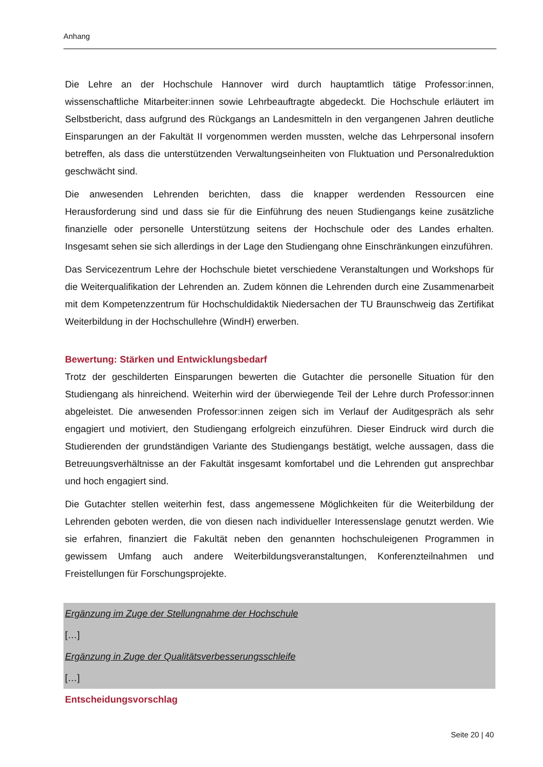Anhang
Die Lehre an der Hochschule Hannover wird durch hauptamtlich tätige Professor:innen, wissenschaftliche Mitarbeiter:innen sowie Lehrbeauftragte abgedeckt. Die Hochschule erläutert im Selbstbericht, dass aufgrund des Rückgangs an Landesmitteln in den vergangenen Jahren deutliche Einsparungen an der Fakultät II vorgenommen werden mussten, welche das Lehrpersonal insofern betreffen, als dass die unterstützenden Verwaltungseinheiten von Fluktuation und Personalreduktion geschwächt sind.
Die anwesenden Lehrenden berichten, dass die knapper werdenden Ressourcen eine Herausforderung sind und dass sie für die Einführung des neuen Studiengangs keine zusätzliche finanzielle oder personelle Unterstützung seitens der Hochschule oder des Landes erhalten. Insgesamt sehen sie sich allerdings in der Lage den Studiengang ohne Einschränkungen einzuführen.
Das Servicezentrum Lehre der Hochschule bietet verschiedene Veranstaltungen und Workshops für die Weiterqualifikation der Lehrenden an. Zudem können die Lehrenden durch eine Zusammenarbeit mit dem Kompetenzzentrum für Hochschuldidaktik Niedersachen der TU Braunschweig das Zertifikat Weiterbildung in der Hochschullehre (WindH) erwerben.
Bewertung: Stärken und Entwicklungsbedarf
Trotz der geschilderten Einsparungen bewerten die Gutachter die personelle Situation für den Studiengang als hinreichend. Weiterhin wird der überwiegende Teil der Lehre durch Professor:innen abgeleistet. Die anwesenden Professor:innen zeigen sich im Verlauf der Auditgespräch als sehr engagiert und motiviert, den Studiengang erfolgreich einzuführen. Dieser Eindruck wird durch die Studierenden der grundständigen Variante des Studiengangs bestätigt, welche aussagen, dass die Betreuungsverhältnisse an der Fakultät insgesamt komfortabel und die Lehrenden gut ansprechbar und hoch engagiert sind.
Die Gutachter stellen weiterhin fest, dass angemessene Möglichkeiten für die Weiterbildung der Lehrenden geboten werden, die von diesen nach individueller Interessenslage genutzt werden. Wie sie erfahren, finanziert die Fakultät neben den genannten hochschuleigenen Programmen in gewissem Umfang auch andere Weiterbildungsveranstaltungen, Konferenzteilnahmen und Freistellungen für Forschungsprojekte.
Ergänzung im Zuge der Stellungnahme der Hochschule
[…]
Ergänzung in Zuge der Qualitätsverbesserungsschleife
[…]
Entscheidungsvorschlag
Seite 20 | 40